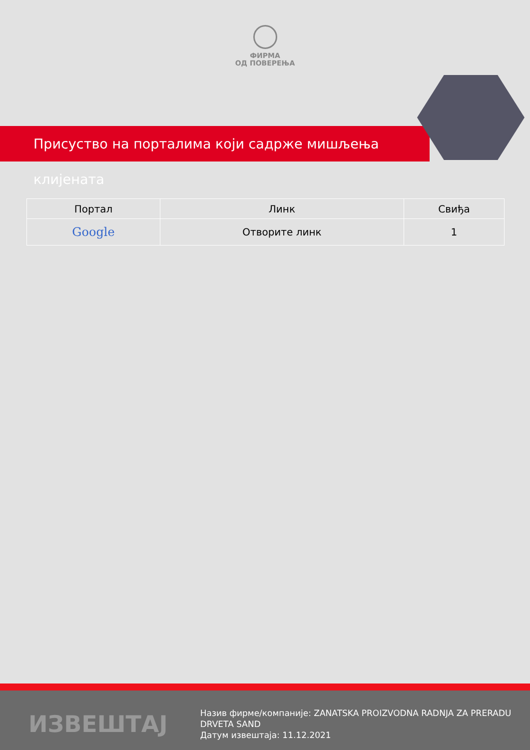ФИРМА
ОД ПОВЕРЕЊА
Присуство на порталима који садрже мишљења клијената
| Портал | Линк | Свиђа |
| --- | --- | --- |
| Google | Отворите линк | 1 |
ИЗВЕШТАЈ
Назив фирме/компаније: ZANATSKA PROIZVODNA RADNJA ZA PRERADU DRVETA SAND
Датум извештаја: 11.12.2021